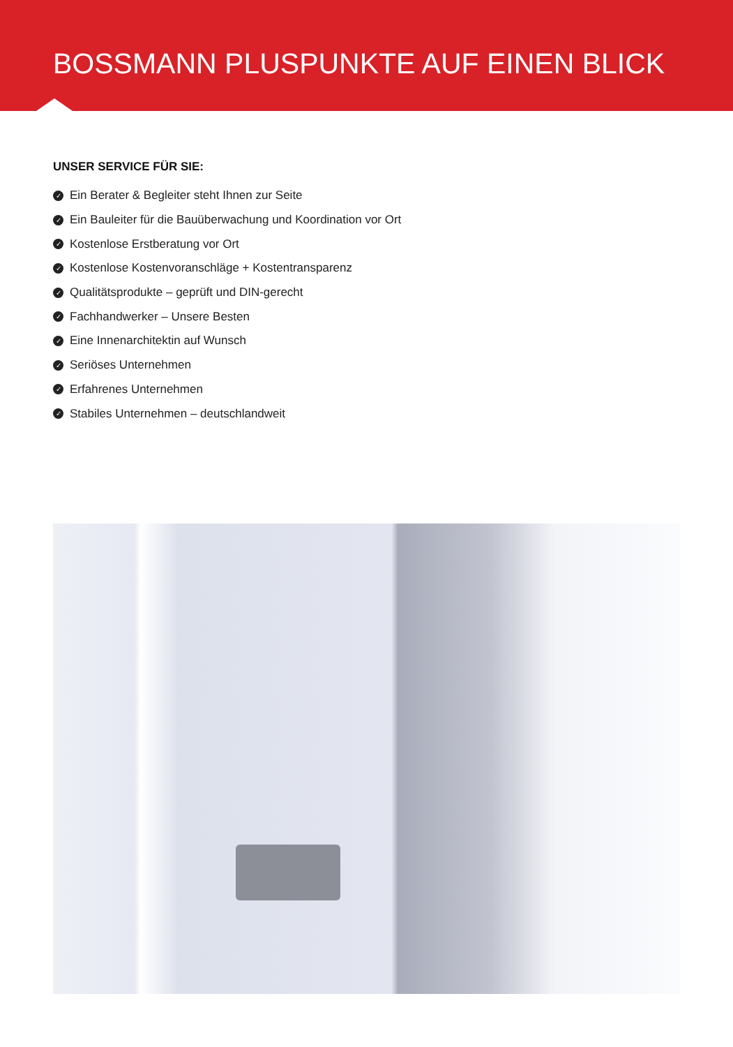BOSSMANN PLUSPUNKTE AUF EINEN BLICK
UNSER SERVICE FÜR SIE:
✓ Ein Berater & Begleiter steht Ihnen zur Seite
✓ Ein Bauleiter für die Bauüberwachung und Koordination vor Ort
✓ Kostenlose Erstberatung vor Ort
✓ Kostenlose Kostenvoranschläge + Kostentransparenz
✓ Qualitätsprodukte – geprüft und DIN-gerecht
✓ Fachhandwerker – Unsere Besten
✓ Eine Innenarchitektin auf Wunsch
✓ Seriöses Unternehmen
✓ Erfahrenes Unternehmen
✓ Stabiles Unternehmen – deutschlandweit